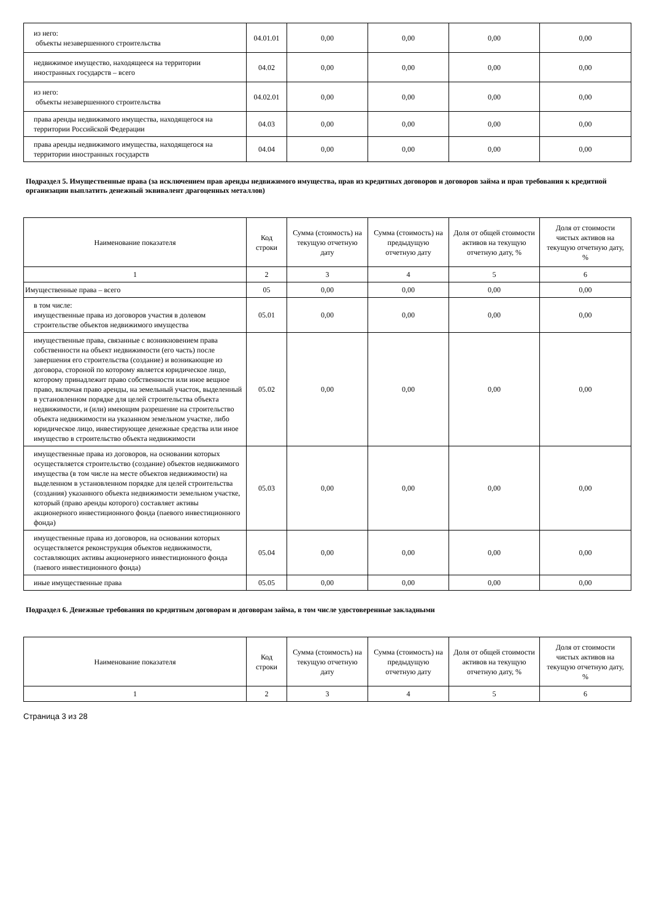| из него: объекты незавершенного строительства | 04.01.01 | 0,00 | 0,00 | 0,00 | 0,00 |
| недвижимое имущество, находящееся на территории иностранных государств – всего | 04.02 | 0,00 | 0,00 | 0,00 | 0,00 |
| из него: объекты незавершенного строительства | 04.02.01 | 0,00 | 0,00 | 0,00 | 0,00 |
| права аренды недвижимого имущества, находящегося на территории Российской Федерации | 04.03 | 0,00 | 0,00 | 0,00 | 0,00 |
| права аренды недвижимого имущества, находящегося на территории иностранных государств | 04.04 | 0,00 | 0,00 | 0,00 | 0,00 |
Подраздел 5. Имущественные права (за исключением прав аренды недвижимого имущества, прав из кредитных договоров и договоров займа и прав требования к кредитной организации выплатить денежный эквивалент драгоценных металлов)
| Наименование показателя | Код строки | Сумма (стоимость) на текущую отчетную дату | Сумма (стоимость) на предыдущую отчетную дату | Доля от общей стоимости активов на текущую отчетную дату, % | Доля от стоимости чистых активов на текущую отчетную дату, % |
| --- | --- | --- | --- | --- | --- |
| 1 | 2 | 3 | 4 | 5 | 6 |
| Имущественные права – всего | 05 | 0,00 | 0,00 | 0,00 | 0,00 |
| в том числе: имущественные права из договоров участия в долевом строительстве объектов недвижимого имущества | 05.01 | 0,00 | 0,00 | 0,00 | 0,00 |
| имущественные права, связанные с возникновением права собственности на объект недвижимости (его часть) после завершения его строительства (создание) и возникающие из договора, стороной по которому является юридическое лицо, которому принадлежит право собственности или иное вещное право, включая право аренды, на земельный участок, выделенный в установленном порядке для целей строительства объекта недвижимости, и (или) имеющим разрешение на строительство объекта недвижимости на указанном земельном участке, либо юридическое лицо, инвестирующее денежные средства или иное имущество в строительство объекта недвижимости | 05.02 | 0,00 | 0,00 | 0,00 | 0,00 |
| имущественные права из договоров, на основании которых осуществляется строительство (создание) объектов недвижимого имущества (в том числе на месте объектов недвижимости) на выделенном в установленном порядке для целей строительства (создания) указанного объекта недвижимости земельном участке, который (право аренды которого) составляет активы акционерного инвестиционного фонда (паевого инвестиционного фонда) | 05.03 | 0,00 | 0,00 | 0,00 | 0,00 |
| имущественные права из договоров, на основании которых осуществляется реконструкция объектов недвижимости, составляющих активы акционерного инвестиционного фонда (паевого инвестиционного фонда) | 05.04 | 0,00 | 0,00 | 0,00 | 0,00 |
| иные имущественные права | 05.05 | 0,00 | 0,00 | 0,00 | 0,00 |
Подраздел 6. Денежные требования по кредитным договорам и договорам займа, в том числе удостоверенные закладными
| Наименование показателя | Код строки | Сумма (стоимость) на текущую отчетную дату | Сумма (стоимость) на предыдущую отчетную дату | Доля от общей стоимости активов на текущую отчетную дату, % | Доля от стоимости чистых активов на текущую отчетную дату, % |
| --- | --- | --- | --- | --- | --- |
| 1 | 2 | 3 | 4 | 5 | 6 |
Страница 3 из 28